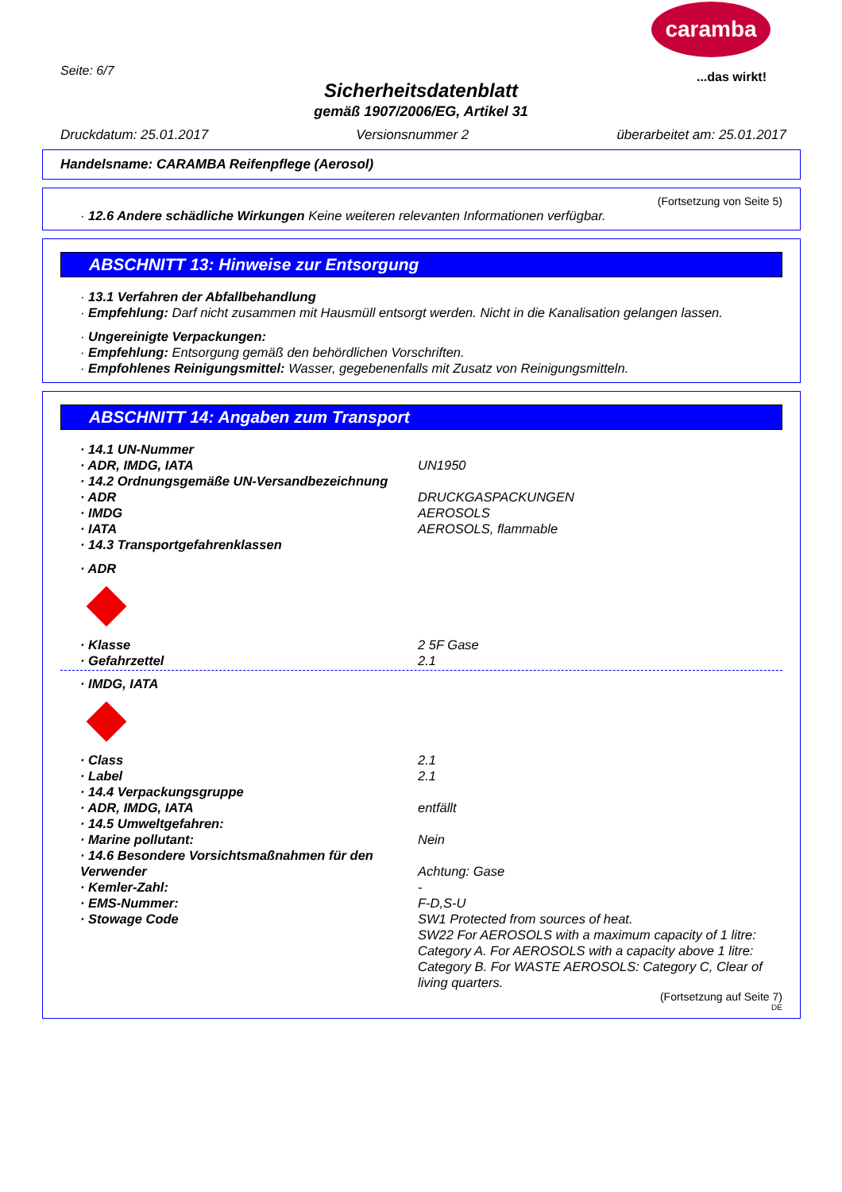caramba
...das wirkt! Seite: 6/7
Sicherheitsdatenblatt
gemäß 1907/2006/EG, Artikel 31
Druckdatum: 25.01.2017 Versionsnummer 2 überarbeitet am: 25.01.2017
Handelsname: CARAMBA Reifenpflege (Aerosol)
(Fortsetzung von Seite 5)
· 12.6 Andere schädliche Wirkungen Keine weiteren relevanten Informationen verfügbar.
ABSCHNITT 13: Hinweise zur Entsorgung
· 13.1 Verfahren der Abfallbehandlung
· Empfehlung: Darf nicht zusammen mit Hausmüll entsorgt werden. Nicht in die Kanalisation gelangen lassen.
· Ungereinigte Verpackungen:
· Empfehlung: Entsorgung gemäß den behördlichen Vorschriften.
· Empfohlenes Reinigungsmittel: Wasser, gegebenenfalls mit Zusatz von Reinigungsmitteln.
ABSCHNITT 14: Angaben zum Transport
· 14.1 UN-Nummer
· ADR, IMDG, IATA UN1950
· 14.2 Ordnungsgemäße UN-Versandbezeichnung
· ADR DRUCKGASPACKUNGEN
· IMDG AEROSOLS
· IATA AEROSOLS, flammable
· 14.3 Transportgefahrenklassen
· ADR
· Klasse 2 5F Gase
· Gefahrzettel 2.1
· IMDG, IATA
· Class 2.1
· Label 2.1
· 14.4 Verpackungsgruppe
· ADR, IMDG, IATA entfällt
· 14.5 Umweltgefahren:
· Marine pollutant: Nein
· 14.6 Besondere Vorsichtsmaßnahmen für den Verwender
Achtung: Gase
· Kemler-Zahl: -
· EMS-Nummer: F-D,S-U
· Stowage Code SW1 Protected from sources of heat.
SW22 For AEROSOLS with a maximum capacity of 1 litre: Category A. For AEROSOLS with a capacity above 1 litre: Category B. For WASTE AEROSOLS: Category C, Clear of living quarters.
(Fortsetzung auf Seite 7)
DE